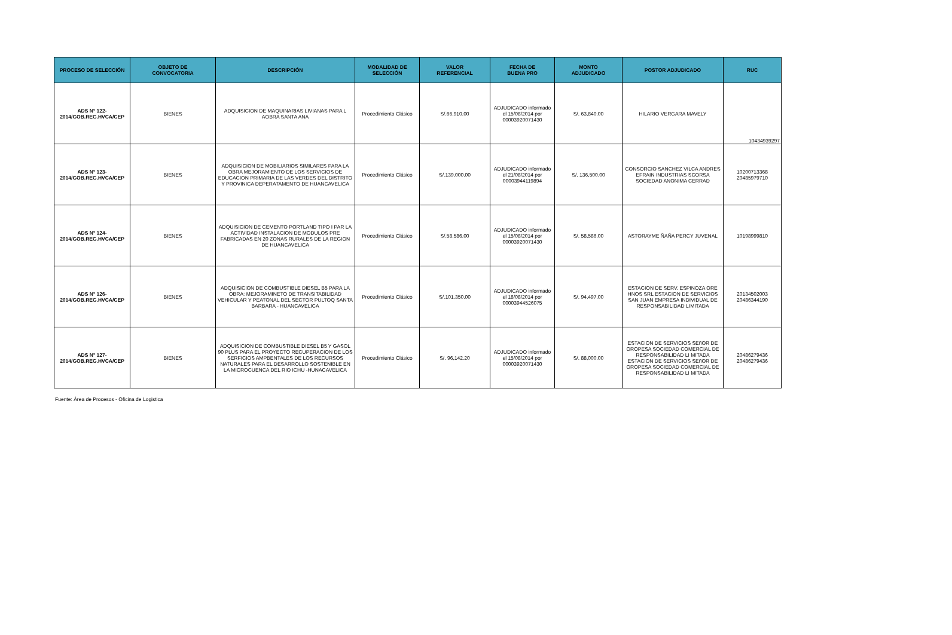| PROCESO DE SELECCIÓN | OBJETO DE CONVOCATORIA | DESCRIPCIÓN | MODALIDAD DE SELECCIÓN | VALOR REFERENCIAL | FECHA DE BUENA PRO | MONTO ADJUDICADO | POSTOR ADJUDICADO | RUC |
| --- | --- | --- | --- | --- | --- | --- | --- | --- |
| ADS N° 122- 2014/GOB.REG.HVCA/CEP | BIENES | ADQUISICION DE MAQUINARIAS LIVIANAS PARA L AOBRA SANTA ANA | Procedimiento Clásico | S/.66,910.00 | ADJUDICADO informado el 15/08/2014 por 00003920071430 | S/. 63,840.00 | HILARIO VERGARA MAVELY | 10434939297 |
| ADS N° 123- 2014/GOB.REG.HVCA/CEP | BIENES | ADQUISICION DE MOBILIARIOS SIMILARES PARA LA OBRA MEJORAMIENTO DE LOS SERVICIOS DE EDUCACION PRIMARIA DE LAS VERDES DEL DISTRITO Y PROVINICA DEPERATAMENTO DE HUANCAVELICA | Procedimiento Clásico | S/.139,000.00 | ADJUDICADO informado el 21/08/2014 por 00003944119894 | S/. 136,500.00 | CONSORCIO SANCHEZ VILCA ANDRES EFRAIN INDUSTRIAS SCORSA SOCIEDAD ANONIMA CERRAD | 10200713368 20485979710 |
| ADS N° 124- 2014/GOB.REG.HVCA/CEP | BIENES | ADQUISICION DE CEMENTO PORTLAND TIPO I PAR LA ACTIVIDAD INSTALACION DE MODULOS PRE FABRICADAS EN 20 ZONAS RURALES DE LA REGION DE HUANCAVELICA | Procedimiento Clásico | S/.58,586.00 | ADJUDICADO informado el 15/08/2014 por 00003920071430 | S/. 58,586.00 | ASTORAYME ÑAÑA PERCY JUVENAL | 10198999810 |
| ADS N° 126- 2014/GOB.REG.HVCA/CEP | BIENES | ADQUISICION DE COMBUSTIBLE DIESEL B5 PARA LA OBRA: MEJORAMINETO DE TRANSITABILIDAD VEHICULAR Y PEATONAL DEL SECTOR PULTOQ SANTA BARBARA - HUANCAVELICA | Procedimiento Clásico | S/.101,350.00 | ADJUDICADO informado el 18/08/2014 por 00003944526075 | S/. 94,497.00 | ESTACION DE SERV. ESPINOZA ORE HNOS SRL ESTACION DE SERVICIOS SAN JUAN EMPRESA INDIVIDUAL DE RESPONSABILIDAD LIMITADA | 20134502003 20486344190 |
| ADS N° 127- 2014/GOB.REG.HVCA/CEP | BIENES | ADQUISICION DE COMBUSTIBLE DIESEL B5 Y GASOL 90 PLUS PARA EL PROYECTO RECUPERACION DE LOS SERFICIOS AMPBENTALES DE LOS RECURSOS NATURALES PARA EL DESARROLLO SOSTENIBLE EN LA MICROCUENCA DEL RIO ICHU -HUNACAVELICA | Procedimiento Clásico | S/. 96,142.20 | ADJUDICADO informado el 15/08/2014 por 00003920071430 | S/. 88,000.00 | ESTACION DE SERVICIOS SEñOR DE OROPESA SOCIEDAD COMERCIAL DE RESPONSABILIDAD LI MITADA ESTACION DE SERVICIOS SEñOR DE OROPESA SOCIEDAD COMERCIAL DE RESPONSABILIDAD LI MITADA | 20486279436 20486279436 |
Fuente: Área de Procesos - Oficina de Logistica